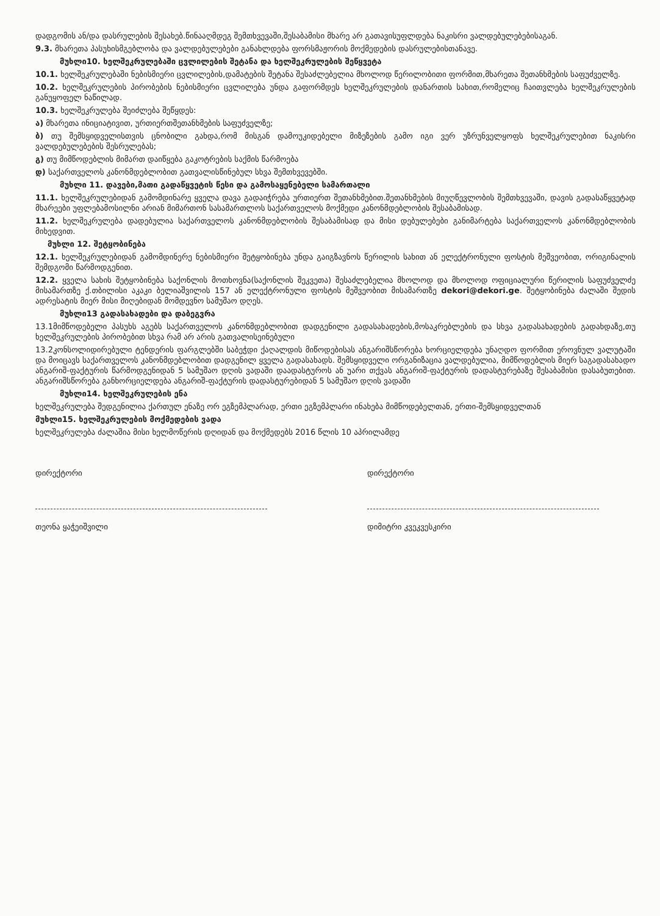დადგომის ან/და დასრულების შესახებ.წინააღმდეგ შემთხვევაში,შესაბამისი მხარე არ გათავისუფლდება ნაკისრი ვალდებულებებისაგან.
9.3. მხარეთა პასუხისმგებლობა და ვალდებულებები განახლდება ფორსმაჟორის მოქმედების დასრულებისთანავე.
მუხლი10. ხელშეკრულებაში ცვლილების შეტანა და ხელშეკრულების შეწყვეტა
10.1. ხელშეკრულებაში ნებისმიერი ცვლილების,დამატების შეტანა შესაძლებელია მხოლოდ წერილობითი ფორმით,მხარეთა შეთანხმების საფუძველზე.
10.2. ხელშეკრულების პირობების ნებისმიერი ცვლილება უნდა გაფორმდეს ხელშეკრულების დანართის სახით,რომელიც ჩაითვლება ხელშეკრულების განუყოფელ ნაწილად.
10.3. ხელშეკრულება შეიძლება შეწყდეს:
ა) მხარეთა ინიციატივით, ურთიერთშეთანხმების საფუძველზე;
ბ) თუ შემსყიდველისთვის ცნობილი გახდა,რომ მისგან დამოუკიდებელი მიზეზების გამო იგი ვერ უზრუნველყოფს ხელშეკრულებით ნაკისრი ვალდებულებების შესრულებას;
გ) თუ მიმწოდებლის მიმართ დაიწყება გაკოტრების საქმის წარმოება
დ) საქართველოს კანონმდებლობით გათვალისწინებულ სხვა შემთხვევებში.
მუხლი 11. დავები,მათი გადაწყვეტის წესი და გამოსაყენებელი სამართალი
11.1. ხელშეკრულებიდან გამომდინარე ყველა დავა გადაიჭრება ურთიერთ შეთანხმებით.შეთანხმების მიუღწევლობის შემთხვევაში, დავის გადასაწყვეტად მხარეები უფლებამოსილნი არიან მიმართონ სასამართლოს საქართველოს მოქმედი კანონმდებლობის შესაბამისად.
11.2. ხელშეკრულება დადებულია საქართველოს კანონმდებლობის შესაბამისად და მისი დებულებები განიმარტება საქართველოს კანონმდებლობის მიხედვით.
მუხლი 12. შეტყობინება
12.1. ხელშეკრულებიდან გამომდინერე ნებისმიერი შეტყობინება უნდა გაიგზავნოს წერილის სახით ან ელექტრონული ფოსტის მეშვეობით, ორიგინალის შემდგომი წარმოდგენით.
12.2. ყველა სახის შეტყობინება საქონლის მოთხოვნა(საქონლის შეკვეთა) შესაძლებელია მხოლოდ და მხოლოდ ოფიციალური წერილის საფუძველძე მისამართზე ქ.თბილისი აკაკი ბელიაშვილის 157 ან ელექტრონული ფოსტის მეშვეობით მისამართზე dekori@dekori.ge. შეტყობინება ძალაში შედის ადრესატის მიერ მისი მიღებიდან მომდევნო სამუშაო დღეს.
მუხლი13 გადასახადები და დაბეგვრა
13.1მიმწოდებელი პასუხს აგებს საქართველოს კანონმდებლობით დადგენილი გადასახადების,მოსაკრებლების და სხვა გადასახადების გადახდაზე,თუ ხელშეკრულების პირობებით სხვა რამ არ არის გათვალისეინებული
13.2კონსოლიდირებული ტენდერის ფარგლებში საბეჭდი ქაღალდის მიწოდებისას ანგარიშსწორება ხორციელდება უნაღდო ფორმით ეროვნულ ვალუტაში და მოიცავს საქართველოს კანონმდებლობით დადგენილ ყველა გადასახადს. შემსყიდველი ორგანიზაცია ვალდებულია, მიმწოდებლის მიერ საგადასახადო ანგარიშ-ფაქტურის წარმოდგენიდან 5 სამუშაო დღის ვადაში დაადასტუროს ან უარი თქვას ანგარიშ-ფაქტურის დადასტურებაზე შესაბამისი დასაბუთებით. ანგარიშსწორება განხორციელდება ანგარიშ-ფაქტურის დადასტურებიდან 5 სამუშაო დღის ვადაში
მუხლი14. ხელშეკრულების ენა
ხელშეკრულება შედგენილია ქართულ ენაზე ორ ეგზემპლარად, ერთი ეგზემპლარი ინახება მიმწოდებელთან, ერთი-შემსყიდველთან
მუხლი15. ხელშეკრულების მოქმედების ვადა
ხელშეკრულება ძალაშია მისი ხელმოწერის დღიდან და მოქმედებს 2016 წლის 10 აპრილამდე
დირექტორი
თეონა ყაჭეიშვილი
დირექტორი
დიმიტრი კვეკვესკირი